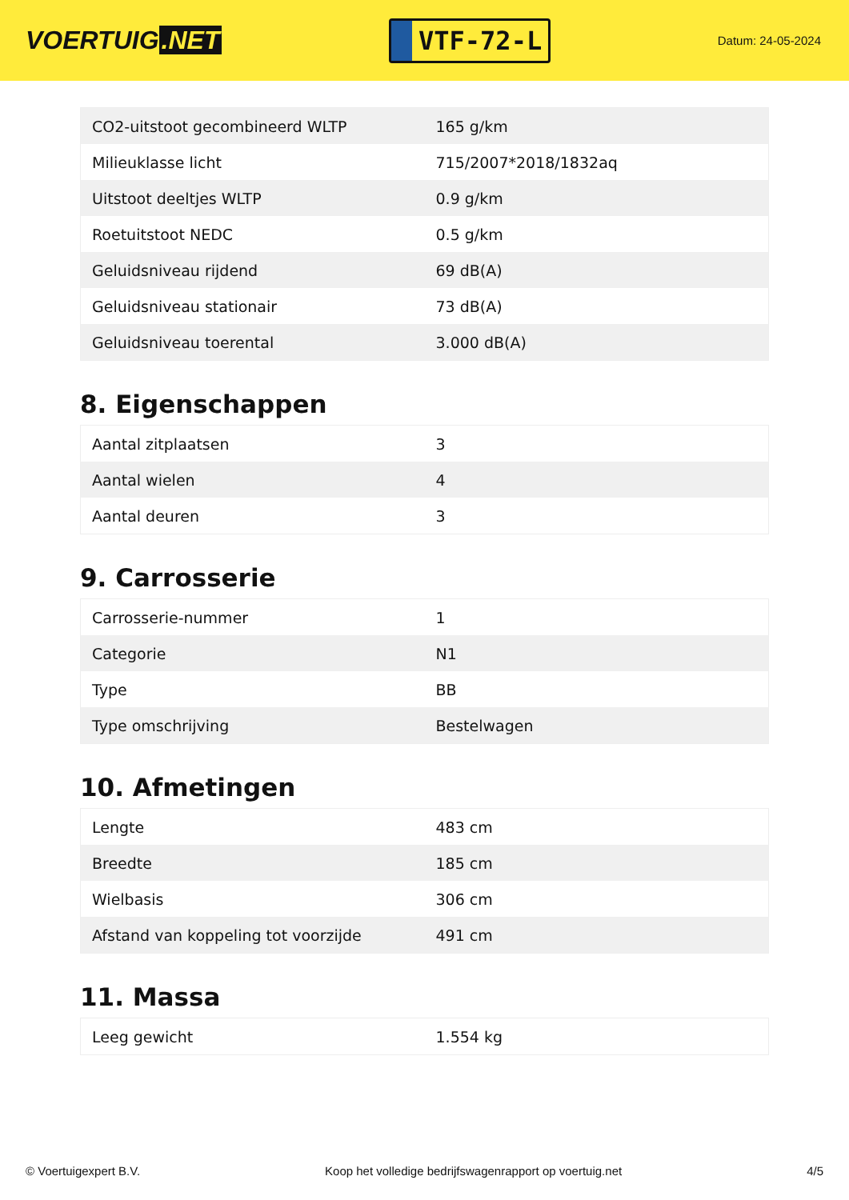VOERTUIG.NET
VTF-72-L
Datum: 24-05-2024
| CO2-uitstoot gecombineerd WLTP | 165 g/km |
| Milieuklasse licht | 715/2007*2018/1832aq |
| Uitstoot deeltjes WLTP | 0.9 g/km |
| Roetuitstoot NEDC | 0.5 g/km |
| Geluidsniveau rijdend | 69 dB(A) |
| Geluidsniveau stationair | 73 dB(A) |
| Geluidsniveau toerental | 3.000 dB(A) |
8. Eigenschappen
| Aantal zitplaatsen | 3 |
| Aantal wielen | 4 |
| Aantal deuren | 3 |
9. Carrosserie
| Carrosserie-nummer | 1 |
| Categorie | N1 |
| Type | BB |
| Type omschrijving | Bestelwagen |
10. Afmetingen
| Lengte | 483 cm |
| Breedte | 185 cm |
| Wielbasis | 306 cm |
| Afstand van koppeling tot voorzijde | 491 cm |
11. Massa
| Leeg gewicht | 1.554 kg |
© Voertuigexpert B.V. Koop het volledige bedrijfswagenrapport op voertuig.net 4/5